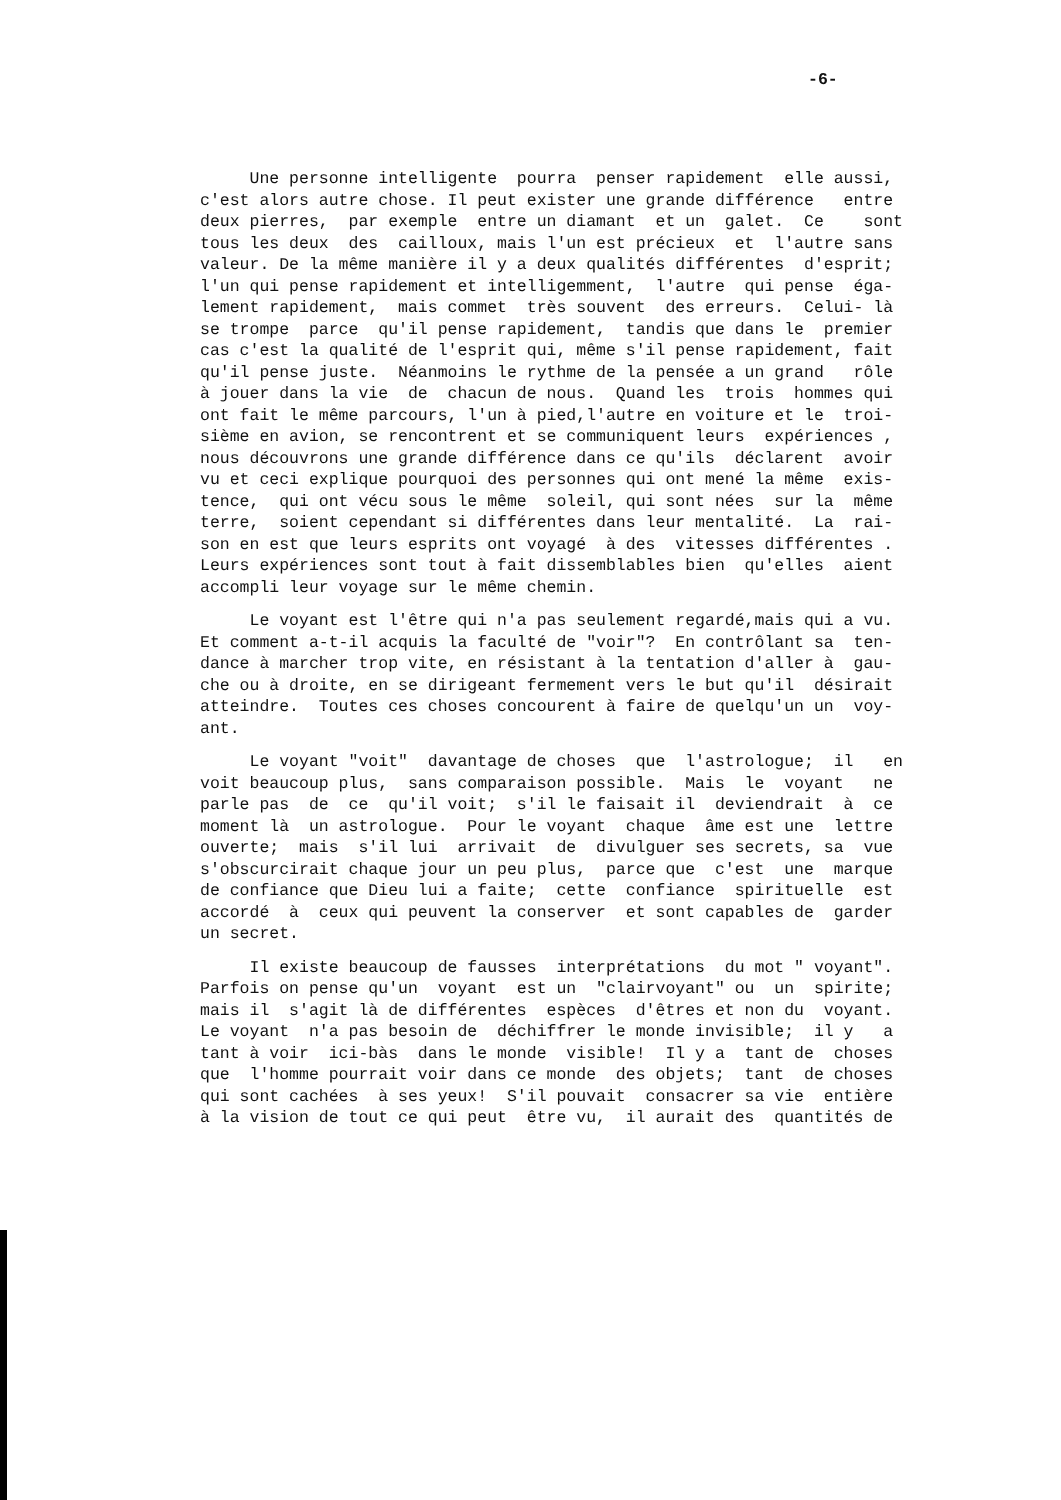-6-
Une personne intelligente pourra penser rapidement elle aussi,
c'est alors autre chose. Il peut exister une grande différence entre
deux pierres, par exemple entre un diamant et un galet. Ce sont
tous les deux des cailloux, mais l'un est précieux et l'autre sans
valeur. De la même manière il y a deux qualités différentes d'esprit;
l'un qui pense rapidement et intelligemment, l'autre qui pense éga-
lement rapidement, mais commet très souvent des erreurs. Celui- là
se trompe parce qu'il pense rapidement, tandis que dans le premier
cas c'est la qualité de l'esprit qui, même s'il pense rapidement, fait
qu'il pense juste. Néanmoins le rythme de la pensée a un grand rôle
à jouer dans la vie de chacun de nous. Quand les trois hommes qui
ont fait le même parcours, l'un à pied,l'autre en voiture et le troi-
sième en avion, se rencontrent et se communiquent leurs expériences ,
nous découvrons une grande différence dans ce qu'ils déclarent avoir
vu et ceci explique pourquoi des personnes qui ont mené la même exis-
tence, qui ont vécu sous le même soleil, qui sont nées sur la même
terre, soient cependant si différentes dans leur mentalité. La rai-
son en est que leurs esprits ont voyagé à des vitesses différentes .
Leurs expériences sont tout à fait dissemblables bien qu'elles aient
accompli leur voyage sur le même chemin.
Le voyant est l'être qui n'a pas seulement regardé,mais qui a vu.
Et comment a-t-il acquis la faculté de "voir"? En contrôlant sa ten-
dance à marcher trop vite, en résistant à la tentation d'aller à gau-
che ou à droite, en se dirigeant fermement vers le but qu'il désirait
atteindre. Toutes ces choses concourent à faire de quelqu'un un voy-
ant.
Le voyant "voit" davantage de choses que l'astrologue; il en
voit beaucoup plus, sans comparaison possible. Mais le voyant ne
parle pas de ce qu'il voit; s'il le faisait il deviendrait à ce
moment là un astrologue. Pour le voyant chaque âme est une lettre
ouverte; mais s'il lui arrivait de divulguer ses secrets, sa vue
s'obscurcirait chaque jour un peu plus, parce que c'est une marque
de confiance que Dieu lui a faite; cette confiance spirituelle est
accordé à ceux qui peuvent la conserver et sont capables de garder
un secret.
Il existe beaucoup de fausses interprétations du mot " voyant".
Parfois on pense qu'un voyant est un "clairvoyant" ou un spirite;
mais il s'agit là de différentes espèces d'êtres et non du voyant.
Le voyant n'a pas besoin de déchiffrer le monde invisible; il y a
tant à voir ici-bàs dans le monde visible! Il y a tant de choses
que l'homme pourrait voir dans ce monde des objets; tant de choses
qui sont cachées à ses yeux! S'il pouvait consacrer sa vie entière
à la vision de tout ce qui peut être vu, il aurait des quantités de